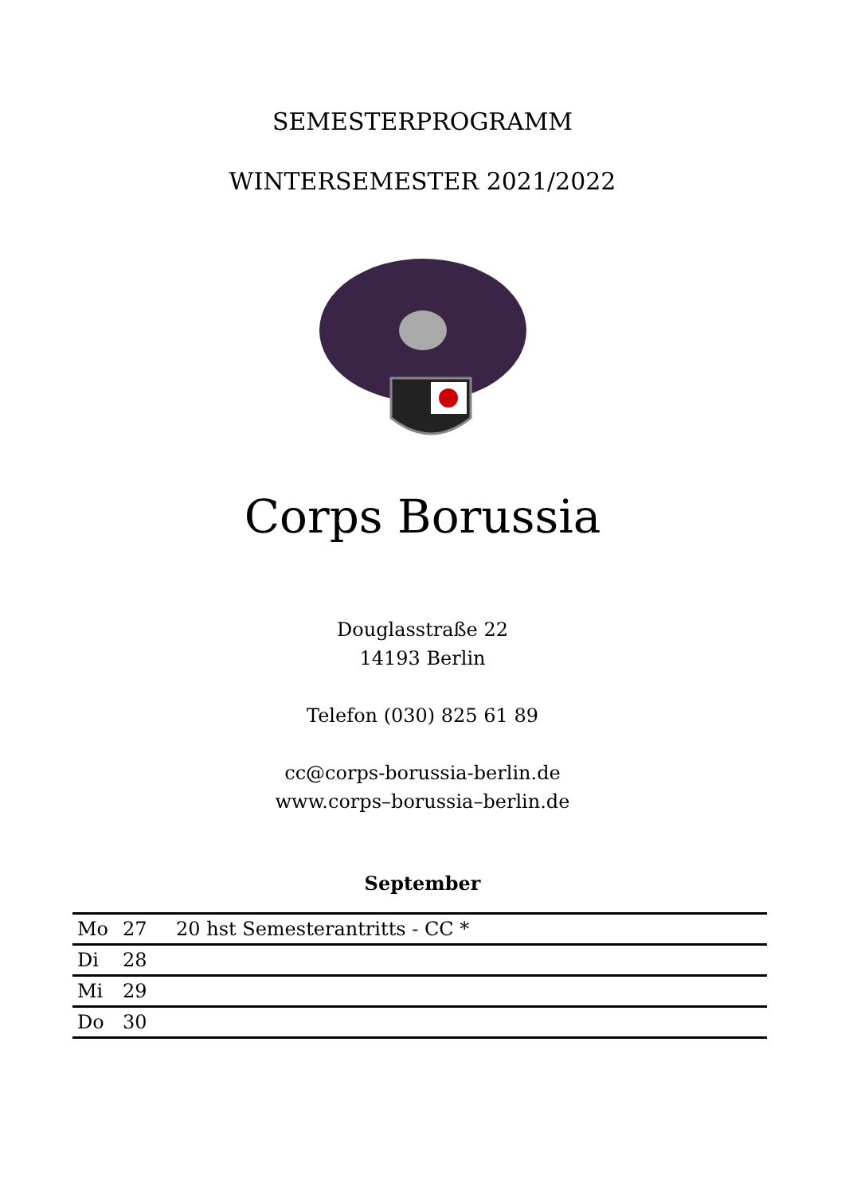SEMESTERPROGRAMM
WINTERSEMESTER 2021/2022
Corps Borussia
Douglasstraße 22
14193 Berlin
Telefon (030) 825 61 89
cc@corps-borussia-berlin.de
www.corps–borussia–berlin.de
September
| Mo | 27 | 20 hst Semesterantritts - CC * |
| Di | 28 | |
| Mi | 29 | |
| Do | 30 | |